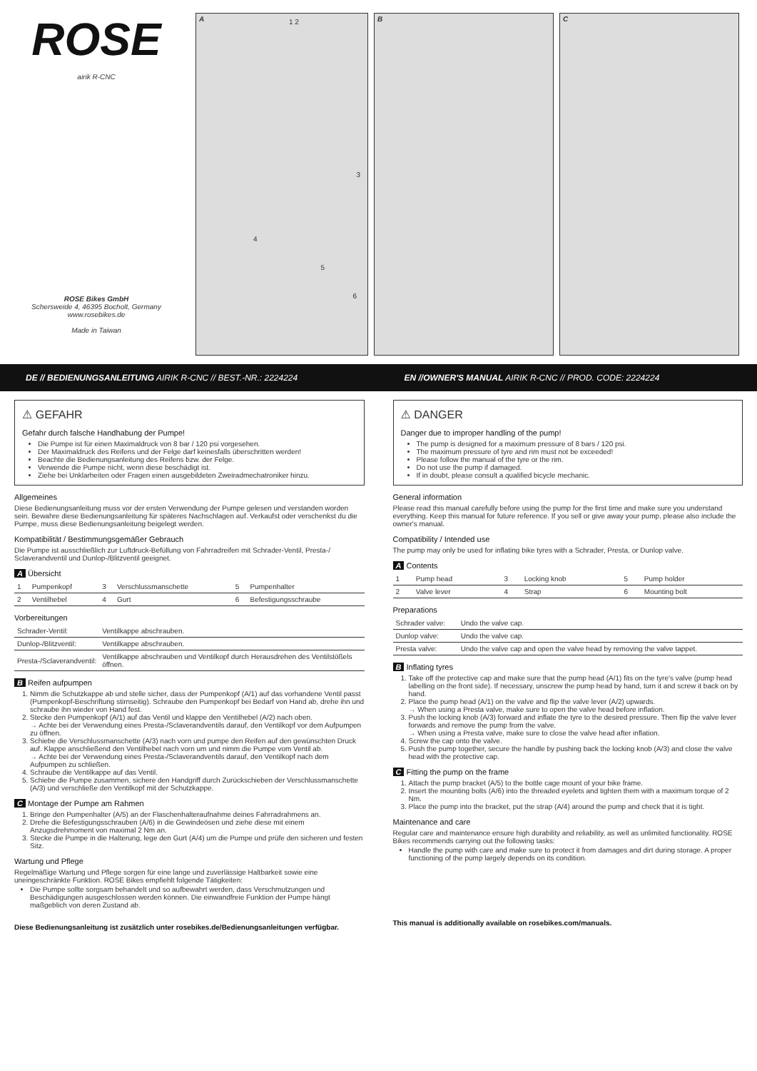ROSE
airik R-CNC
ROSE Bikes GmbH
Schersweide 4, 46395 Bocholt, Germany
www.rosebikes.de
Made in Taiwan
A 1 2
3
4
5
6
B
C
DE // BEDIENUNGSANLEITUNG AIRIK R-CNC // BEST.-NR.: 2224224
EN //OWNER'S MANUAL AIRIK R-CNC // PROD. CODE: 2224224
⚠ GEFAHR
Gefahr durch falsche Handhabung der Pumpe!
Die Pumpe ist für einen Maximaldruck von 8 bar / 120 psi vorgesehen.
Der Maximaldruck des Reifens und der Felge darf keinesfalls überschritten werden!
Beachte die Bedienungsanleitung des Reifens bzw. der Felge.
Verwende die Pumpe nicht, wenn diese beschädigt ist.
Ziehe bei Unklarheiten oder Fragen einen ausgebildeten Zweiradmechatroniker hinzu.
Allgemeines
Diese Bedienungsanleitung muss vor der ersten Verwendung der Pumpe gelesen und verstanden worden sein. Bewahre diese Bedienungsanleitung für späteres Nachschlagen auf. Verkaufst oder verschenkst du die Pumpe, muss diese Bedienungsanleitung beigelegt werden.
Kompatibilität / Bestimmungsgemäßer Gebrauch
Die Pumpe ist ausschließlich zur Luftdruck-Befüllung von Fahrradreifen mit Schrader-Ventil, Presta-/ Sclaverandventil und Dunlop-/Blitzventil geeignet.
A Übersicht
| 1 | Pumpenkopf | 3 | Verschlussmanschette | 5 | Pumpenhalter |
| 2 | Ventilhebel | 4 | Gurt | 6 | Befestigungsschraube |
Vorbereitungen
| Schrader-Ventil: | Ventilkappe abschrauben. |
| Dunlop-/Blitzventil: | Ventilkappe abschrauben. |
| Presta-/Sclaverandventil: | Ventilkappe abschrauben und Ventilkopf durch Herausdrehen des Ventilstößels öffnen. |
B Reifen aufpumpen
1. Nimm die Schutzkappe ab und stelle sicher, dass der Pumpenkopf (A/1) auf das vorhandene Ventil passt (Pumpenkopf-Beschriftung stirnseitig). Schraube den Pumpenkopf bei Bedarf von Hand ab, drehe ihn und schraube ihn wieder von Hand fest.
2. Stecke den Pumpenkopf (A/1) auf das Ventil und klappe den Ventilhebel (A/2) nach oben.
→ Achte bei der Verwendung eines Presta-/Sclaverandventils darauf, den Ventilkopf vor dem Aufpumpen zu öffnen.
3. Schiebe die Verschlussmanschette (A/3) nach vorn und pumpe den Reifen auf den gewünschten Druck auf. Klappe anschließend den Ventilhebel nach vorn um und nimm die Pumpe vom Ventil ab.
→ Achte bei der Verwendung eines Presta-/Sclaverandventils darauf, den Ventilkopf nach dem Aufpumpen zu schließen.
4. Schraube die Ventilkappe auf das Ventil.
5. Schiebe die Pumpe zusammen, sichere den Handgriff durch Zurückschieben der Verschlussmanschette (A/3) und verschließe den Ventilkopf mit der Schutzkappe.
C Montage der Pumpe am Rahmen
1. Bringe den Pumpenhalter (A/5) an der Flaschenhalteraufnahme deines Fahrradrahmens an.
2. Drehe die Befestigungsschrauben (A/6) in die Gewindeösen und ziehe diese mit einem Anzugsdrehmoment von maximal 2 Nm an.
3. Stecke die Pumpe in die Halterung, lege den Gurt (A/4) um die Pumpe und prüfe den sicheren und festen Sitz.
Wartung und Pflege
Regelmäßige Wartung und Pflege sorgen für eine lange und zuverlässige Haltbarkeit sowie eine uneingeschränkte Funktion. ROSE Bikes empfiehlt folgende Tätigkeiten:
Die Pumpe sollte sorgsam behandelt und so aufbewahrt werden, dass Verschmutzungen und Beschädigungen ausgeschlossen werden können. Die einwandfreie Funktion der Pumpe hängt maßgeblich von deren Zustand ab.
Diese Bedienungsanleitung ist zusätzlich unter rosebikes.de/Bedienungsanleitungen verfügbar.
⚠ DANGER
Danger due to improper handling of the pump!
The pump is designed for a maximum pressure of 8 bars / 120 psi.
The maximum pressure of tyre and rim must not be exceeded!
Please follow the manual of the tyre or the rim.
Do not use the pump if damaged.
If in doubt, please consult a qualified bicycle mechanic.
General information
Please read this manual carefully before using the pump for the first time and make sure you understand everything. Keep this manual for future reference. If you sell or give away your pump, please also include the owner's manual.
Compatibility / Intended use
The pump may only be used for inflating bike tyres with a Schrader, Presta, or Dunlop valve.
A Contents
| 1 | Pump head | 3 | Locking knob | 5 | Pump holder |
| 2 | Valve lever | 4 | Strap | 6 | Mounting bolt |
Preparations
| Schrader valve: | Undo the valve cap. |
| Dunlop valve: | Undo the valve cap. |
| Presta valve: | Undo the valve cap and open the valve head by removing the valve tappet. |
B Inflating tyres
1. Take off the protective cap and make sure that the pump head (A/1) fits on the tyre's valve (pump head labelling on the front side). If necessary, unscrew the pump head by hand, turn it and screw it back on by hand.
2. Place the pump head (A/1) on the valve and flip the valve lever (A/2) upwards.
→ When using a Presta valve, make sure to open the valve head before inflation.
3. Push the locking knob (A/3) forward and inflate the tyre to the desired pressure. Then flip the valve lever forwards and remove the pump from the valve.
→ When using a Presta valve, make sure to close the valve head after inflation.
4. Screw the cap onto the valve.
5. Push the pump together, secure the handle by pushing back the locking knob (A/3) and close the valve head with the protective cap.
C Fitting the pump on the frame
1. Attach the pump bracket (A/5) to the bottle cage mount of your bike frame.
2. Insert the mounting bolts (A/6) into the threaded eyelets and tighten them with a maximum torque of 2 Nm.
3. Place the pump into the bracket, put the strap (A/4) around the pump and check that it is tight.
Maintenance and care
Regular care and maintenance ensure high durability and reliability, as well as unlimited functionality. ROSE Bikes recommends carrying out the following tasks:
Handle the pump with care and make sure to protect it from damages and dirt during storage. A proper functioning of the pump largely depends on its condition.
This manual is additionally available on rosebikes.com/manuals.